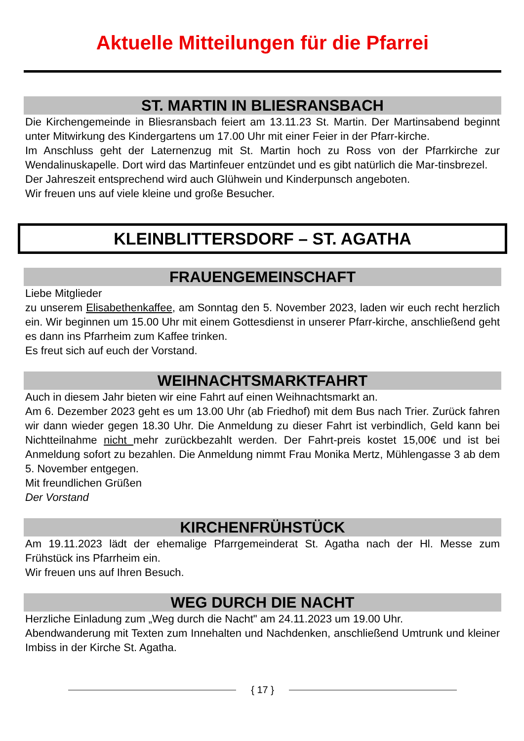Aktuelle Mitteilungen für die Pfarrei
ST. MARTIN IN BLIESRANSBACH
Die Kirchengemeinde in Bliesransbach feiert am 13.11.23 St. Martin. Der Martinsabend beginnt unter Mitwirkung des Kindergartens um 17.00 Uhr mit einer Feier in der Pfarr-kirche.
Im Anschluss geht der Laternenzug mit St. Martin hoch zu Ross von der Pfarrkirche zur Wendalinuskapelle. Dort wird das Martinfeuer entzündet und es gibt natürlich die Mar-tinsbrezel.
Der Jahreszeit entsprechend wird auch Glühwein und Kinderpunsch angeboten.
Wir freuen uns auf viele kleine und große Besucher.
KLEINBLITTERSDORF – ST. AGATHA
FRAUENGEMEINSCHAFT
Liebe Mitglieder
zu unserem Elisabethenkaffee, am Sonntag den 5. November 2023, laden wir euch recht herzlich ein. Wir beginnen um 15.00 Uhr mit einem Gottesdienst in unserer Pfarr-kirche, anschließend geht es dann ins Pfarrheim zum Kaffee trinken.
Es freut sich auf euch der Vorstand.
WEIHNACHTSMARKTFAHRT
Auch in diesem Jahr bieten wir eine Fahrt auf einen Weihnachtsmarkt an.
Am 6. Dezember 2023 geht es um 13.00 Uhr (ab Friedhof) mit dem Bus nach Trier. Zurück fahren wir dann wieder gegen 18.30 Uhr. Die Anmeldung zu dieser Fahrt ist verbindlich, Geld kann bei Nichtteilnahme nicht mehr zurückbezahlt werden. Der Fahrt-preis kostet 15,00€ und ist bei Anmeldung sofort zu bezahlen. Die Anmeldung nimmt Frau Monika Mertz, Mühlengasse 3 ab dem 5. November entgegen.
Mit freundlichen Grüßen
Der Vorstand
KIRCHENFRÜHSTÜCK
Am 19.11.2023 lädt der ehemalige Pfarrgemeinderat St. Agatha nach der Hl. Messe zum Frühstück ins Pfarrheim ein.
Wir freuen uns auf Ihren Besuch.
WEG DURCH DIE NACHT
Herzliche Einladung zum „Weg durch die Nacht" am 24.11.2023 um 19.00 Uhr.
Abendwanderung mit Texten zum Innehalten und Nachdenken, anschließend Umtrunk und kleiner Imbiss in der Kirche St. Agatha.
{ 17 }